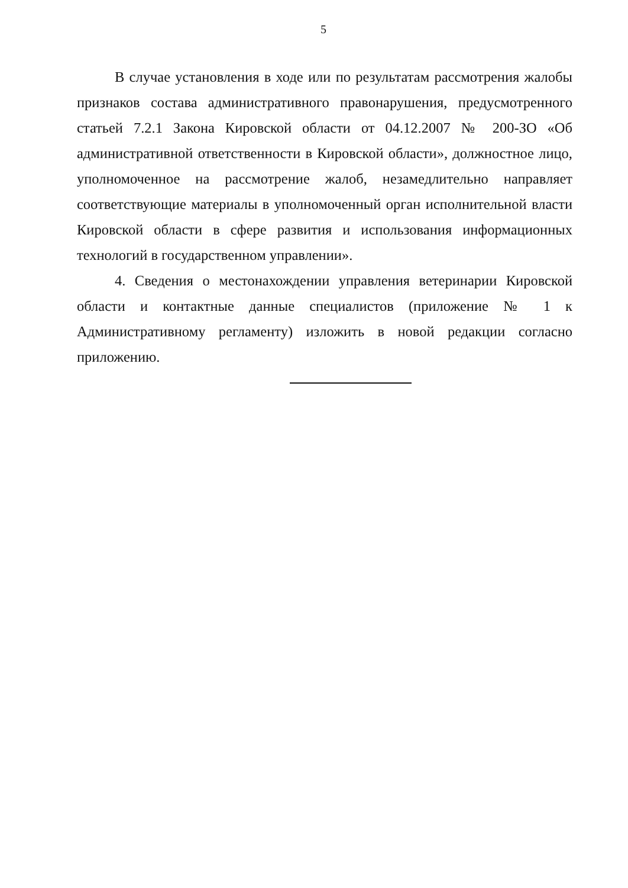5
В случае установления в ходе или по результатам рассмотрения жалобы признаков состава административного правонарушения, предусмотренного статьей 7.2.1 Закона Кировской области от 04.12.2007 № 200-ЗО «Об административной ответственности в Кировской области», должностное лицо, уполномоченное на рассмотрение жалоб, незамедлительно направляет соответствующие материалы в уполномоченный орган исполнительной власти Кировской области в сфере развития и использования информационных технологий в государственном управлении».
4. Сведения о местонахождении управления ветеринарии Кировской области и контактные данные специалистов (приложение № 1 к Административному регламенту) изложить в новой редакции согласно приложению.